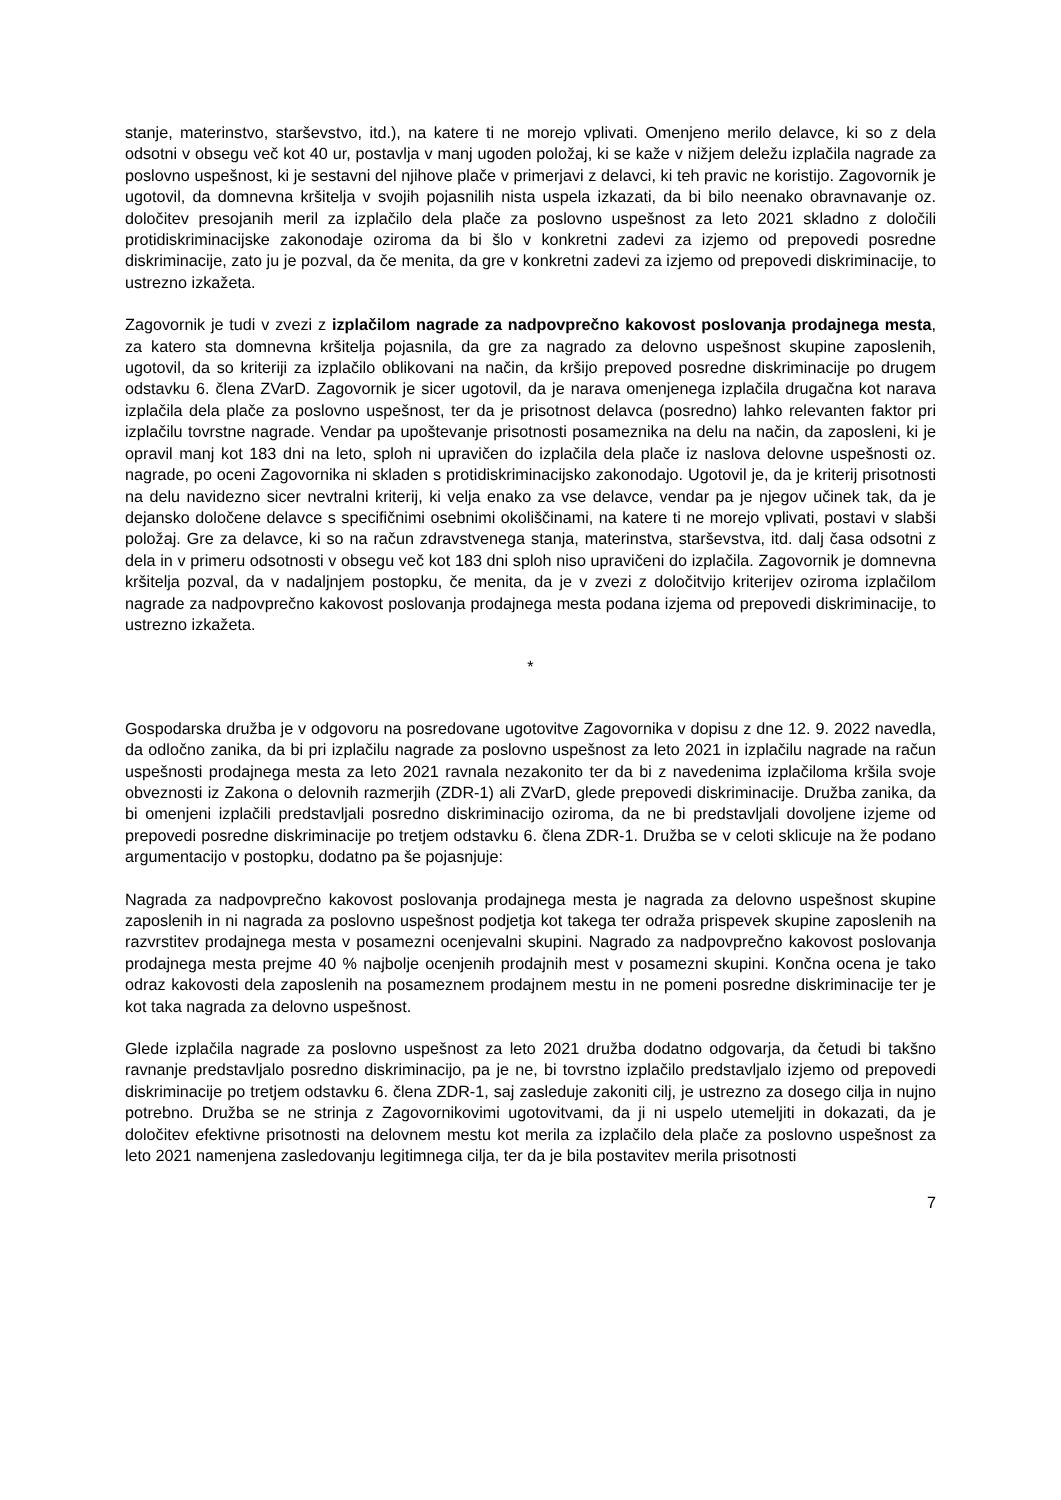stanje, materinstvo, starševstvo, itd.), na katere ti ne morejo vplivati. Omenjeno merilo delavce, ki so z dela odsotni v obsegu več kot 40 ur, postavlja v manj ugoden položaj, ki se kaže v nižjem deležu izplačila nagrade za poslovno uspešnost, ki je sestavni del njihove plače v primerjavi z delavci, ki teh pravic ne koristijo. Zagovornik je ugotovil, da domnevna kršitelja v svojih pojasnilih nista uspela izkazati, da bi bilo neenako obravnavanje oz. določitev presojanih meril za izplačilo dela plače za poslovno uspešnost za leto 2021 skladno z določili protidiskriminacijske zakonodaje oziroma da bi šlo v konkretni zadevi za izjemo od prepovedi posredne diskriminacije, zato ju je pozval, da če menita, da gre v konkretni zadevi za izjemo od prepovedi diskriminacije, to ustrezno izkažeta.
Zagovornik je tudi v zvezi z izplačilom nagrade za nadpovprečno kakovost poslovanja prodajnega mesta, za katero sta domnevna kršitelja pojasnila, da gre za nagrado za delovno uspešnost skupine zaposlenih, ugotovil, da so kriteriji za izplačilo oblikovani na način, da kršijo prepoved posredne diskriminacije po drugem odstavku 6. člena ZVarD. Zagovornik je sicer ugotovil, da je narava omenjenega izplačila drugačna kot narava izplačila dela plače za poslovno uspešnost, ter da je prisotnost delavca (posredno) lahko relevanten faktor pri izplačilu tovrstne nagrade. Vendar pa upoštevanje prisotnosti posameznika na delu na način, da zaposleni, ki je opravil manj kot 183 dni na leto, sploh ni upravičen do izplačila dela plače iz naslova delovne uspešnosti oz. nagrade, po oceni Zagovornika ni skladen s protidiskriminacijsko zakonodajo. Ugotovil je, da je kriterij prisotnosti na delu navidezno sicer nevtralni kriterij, ki velja enako za vse delavce, vendar pa je njegov učinek tak, da je dejansko določene delavce s specifičnimi osebnimi okoliščinami, na katere ti ne morejo vplivati, postavi v slabši položaj. Gre za delavce, ki so na račun zdravstvenega stanja, materinstva, starševstva, itd. dalj časa odsotni z dela in v primeru odsotnosti v obsegu več kot 183 dni sploh niso upravičeni do izplačila. Zagovornik je domnevna kršitelja pozval, da v nadaljnjem postopku, če menita, da je v zvezi z določitvijo kriterijev oziroma izplačilom nagrade za nadpovprečno kakovost poslovanja prodajnega mesta podana izjema od prepovedi diskriminacije, to ustrezno izkažeta.
*
Gospodarska družba je v odgovoru na posredovane ugotovitve Zagovornika v dopisu z dne 12. 9. 2022 navedla, da odločno zanika, da bi pri izplačilu nagrade za poslovno uspešnost za leto 2021 in izplačilu nagrade na račun uspešnosti prodajnega mesta za leto 2021 ravnala nezakonito ter da bi z navedenima izplačiloma kršila svoje obveznosti iz Zakona o delovnih razmerjih (ZDR-1) ali ZVarD, glede prepovedi diskriminacije. Družba zanika, da bi omenjeni izplačili predstavljali posredno diskriminacijo oziroma, da ne bi predstavljali dovoljene izjeme od prepovedi posredne diskriminacije po tretjem odstavku 6. člena ZDR-1. Družba se v celoti sklicuje na že podano argumentacijo v postopku, dodatno pa še pojasnjuje:
Nagrada za nadpovprečno kakovost poslovanja prodajnega mesta je nagrada za delovno uspešnost skupine zaposlenih in ni nagrada za poslovno uspešnost podjetja kot takega ter odraža prispevek skupine zaposlenih na razvrstitev prodajnega mesta v posamezni ocenjevalni skupini. Nagrado za nadpovprečno kakovost poslovanja prodajnega mesta prejme 40 % najbolje ocenjenih prodajnih mest v posamezni skupini. Končna ocena je tako odraz kakovosti dela zaposlenih na posameznem prodajnem mestu in ne pomeni posredne diskriminacije ter je kot taka nagrada za delovno uspešnost.
Glede izplačila nagrade za poslovno uspešnost za leto 2021 družba dodatno odgovarja, da četudi bi takšno ravnanje predstavljalo posredno diskriminacijo, pa je ne, bi tovrstno izplačilo predstavljalo izjemo od prepovedi diskriminacije po tretjem odstavku 6. člena ZDR-1, saj zasleduje zakoniti cilj, je ustrezno za dosego cilja in nujno potrebno. Družba se ne strinja z Zagovornikovimi ugotovitvami, da ji ni uspelo utemeljiti in dokazati, da je določitev efektivne prisotnosti na delovnem mestu kot merila za izplačilo dela plače za poslovno uspešnost za leto 2021 namenjena zasledovanju legitimnega cilja, ter da je bila postavitev merila prisotnosti
7